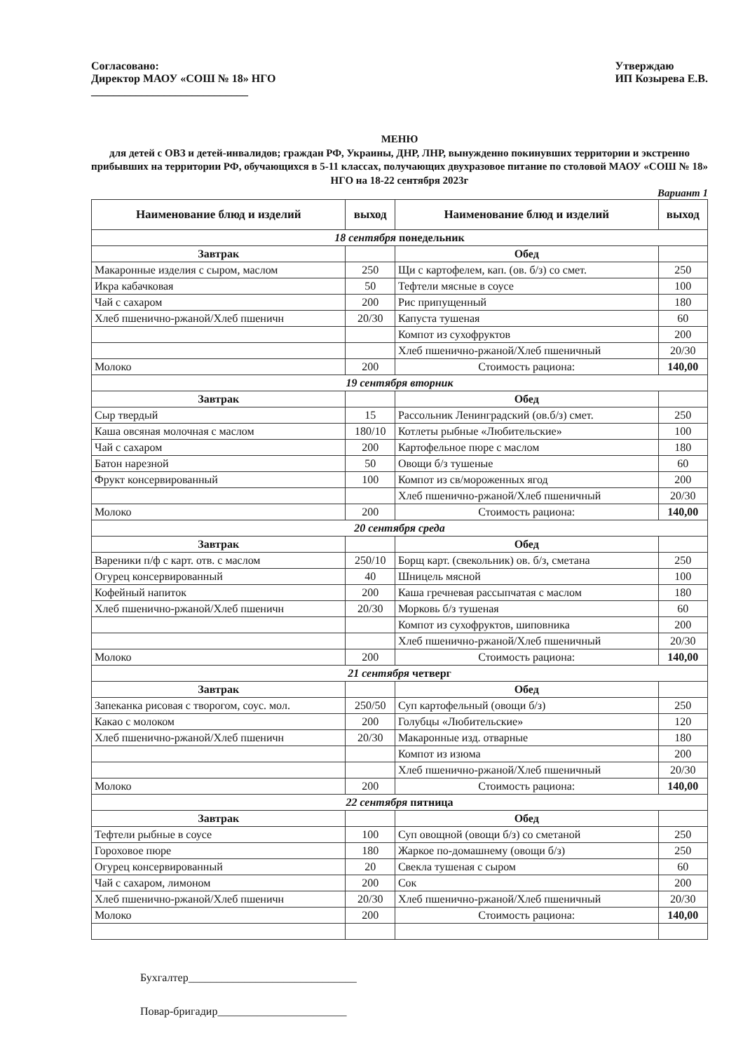Согласовано:
Директор МАОУ «СОШ № 18» НГО
____________________________
Утверждаю
ИП Козырева Е.В.
МЕНЮ
для детей с ОВЗ и детей-инвалидов; граждан РФ, Украины, ДНР, ЛНР, вынужденно покинувших территории и экстренно прибывших на территории РФ, обучающихся в 5-11 классах, получающих двухразовое питание по столовой МАОУ «СОШ № 18» НГО на 18-22 сентября 2023г
Вариант 1
| Наименование блюд и изделий | выход | Наименование блюд и изделий | выход |
| --- | --- | --- | --- |
| 18 сентября понедельник | | | |
| Завтрак | | Обед | |
| Макаронные изделия с сыром, маслом | 250 | Щи с картофелем, кап. (ов. б/з) со смет. | 250 |
| Икра кабачковая | 50 | Тефтели мясные в соусе | 100 |
| Чай с сахаром | 200 | Рис припущенный | 180 |
| Хлеб пшенично-ржаной/Хлеб пшеничн | 20/30 | Капуста тушеная | 60 |
| | | Компот из сухофруктов | 200 |
| | | Хлеб пшенично-ржаной/Хлеб пшеничный | 20/30 |
| Молоко | 200 | Стоимость рациона: | 140,00 |
| 19 сентября вторник | | | |
| Завтрак | | Обед | |
| Сыр твердый | 15 | Рассольник Ленинградский (ов.б/з) смет. | 250 |
| Каша овсяная молочная с маслом | 180/10 | Котлеты рыбные «Любительские» | 100 |
| Чай с сахаром | 200 | Картофельное пюре с маслом | 180 |
| Батон нарезной | 50 | Овощи б/з тушеные | 60 |
| Фрукт консервированный | 100 | Компот из св/мороженных ягод | 200 |
| | | Хлеб пшенично-ржаной/Хлеб пшеничный | 20/30 |
| Молоко | 200 | Стоимость рациона: | 140,00 |
| 20 сентября среда | | | |
| Завтрак | | Обед | |
| Вареники п/ф с карт. отв. с маслом | 250/10 | Борщ карт. (свекольник) ов. б/з, сметана | 250 |
| Огурец консервированный | 40 | Шницель мясной | 100 |
| Кофейный напиток | 200 | Каша гречневая рассыпчатая с маслом | 180 |
| Хлеб пшенично-ржаной/Хлеб пшеничн | 20/30 | Морковь б/з тушеная | 60 |
| | | Компот из сухофруктов, шиповника | 200 |
| | | Хлеб пшенично-ржаной/Хлеб пшеничный | 20/30 |
| Молоко | 200 | Стоимость рациона: | 140,00 |
| 21 сентября четверг | | | |
| Завтрак | | Обед | |
| Запеканка рисовая с творогом, соус. мол. | 250/50 | Суп картофельный (овощи б/з) | 250 |
| Какао с молоком | 200 | Голубцы «Любительские» | 120 |
| Хлеб пшенично-ржаной/Хлеб пшеничн | 20/30 | Макаронные изд. отварные | 180 |
| | | Компот из изюма | 200 |
| | | Хлеб пшенично-ржаной/Хлеб пшеничный | 20/30 |
| Молоко | 200 | Стоимость рациона: | 140,00 |
| 22 сентября пятница | | | |
| Завтрак | | Обед | |
| Тефтели рыбные в соусе | 100 | Суп овощной (овощи б/з) со сметаной | 250 |
| Гороховое пюре | 180 | Жаркое по-домашнему (овощи б/з) | 250 |
| Огурец консервированный | 20 | Свекла тушеная с сыром | 60 |
| Чай с сахаром, лимоном | 200 | Сок | 200 |
| Хлеб пшенично-ржаной/Хлеб пшеничн | 20/30 | Хлеб пшенично-ржаной/Хлеб пшеничный | 20/30 |
| Молоко | 200 | Стоимость рациона: | 140,00 |
Бухгалтер______________________________
Повар-бригадир_______________________